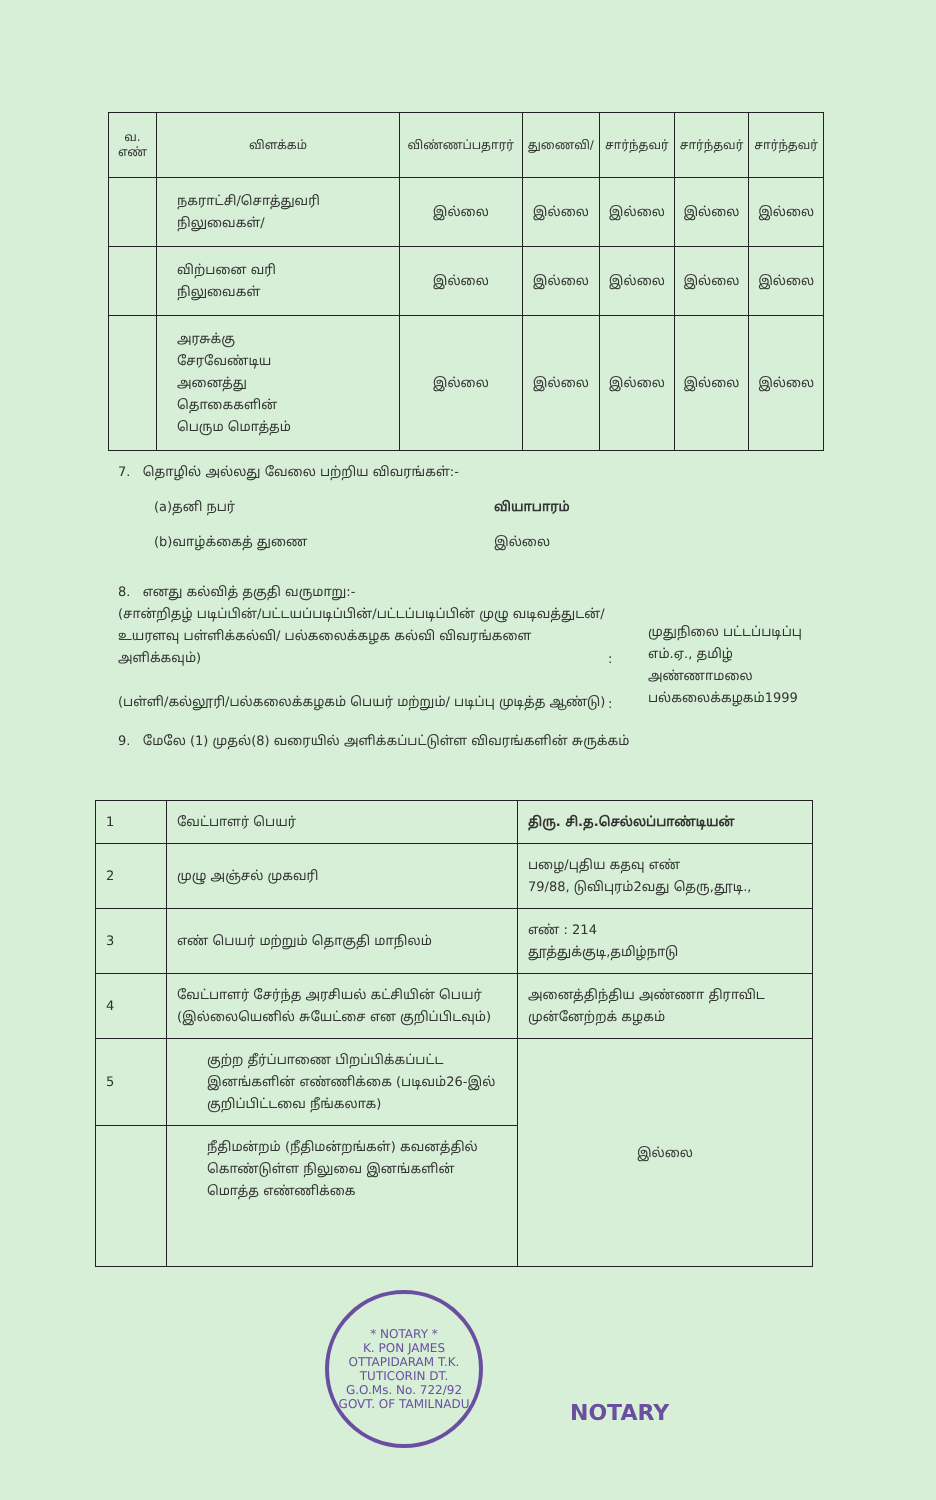| வ. எண் | விளக்கம் | விண்ணப்பதாரர் | துணைவி/ | சார்ந்தவர் | சார்ந்தவர் | சார்ந்தவர் |
| --- | --- | --- | --- | --- | --- | --- |
| | நகராட்சி/சொத்துவரி நிலுவைகள்/ | இல்லை | இல்லை | இல்லை | இல்லை | இல்லை |
| | விற்பனை வரி நிலுவைகள் | இல்லை | இல்லை | இல்லை | இல்லை | இல்லை |
| | அரசுக்கு சேரவேண்டிய அனைத்து தொகைகளின் பெரும மொத்தம் | இல்லை | இல்லை | இல்லை | இல்லை | இல்லை |
7. தொழில் அல்லது வேலை பற்றிய விவரங்கள்:-
(a)தனி நபர் வியாபாரம்
(b)வாழ்க்கைத் துணை இல்லை
8. எனது கல்வித் தகுதி வருமாறு:-
(சான்றிதழ் படிப்பின்/பட்டயப்படிப்பின்/பட்டப்படிப்பின் முழு வடிவத்துடன்/ உயரளவு பள்ளிக்கல்வி/ பல்கலைக்கழக கல்வி விவரங்களை அளிக்கவும்)
(பள்ளி/கல்லூரி/பல்கலைக்கழகம் பெயர் மற்றும்/ படிப்பு முடித்த ஆண்டு)
:
:
முதுநிலை பட்டப்படிப்பு
எம்.ஏ., தமிழ்
அண்ணாமலை
பல்கலைக்கழகம்1999
9. மேலே (1) முதல்(8) வரையில் அளிக்கப்பட்டுள்ள விவரங்களின் சுருக்கம்
| 1 | வேட்பாளர் பெயர் | திரு. சி.த.செல்லப்பாண்டியன் |
| 2 | முழு அஞ்சல் முகவரி | பழை/புதிய கதவு எண் 79/88, டுவிபுரம்2வது தெரு,தூடி., |
| 3 | எண் பெயர் மற்றும் தொகுதி மாநிலம் | எண் : 214 தூத்துக்குடி,தமிழ்நாடு |
| 4 | வேட்பாளர் சேர்ந்த அரசியல் கட்சியின் பெயர் (இல்லையெனில் சுயேட்சை என குறிப்பிடவும்) | அனைத்திந்திய அண்ணா திராவிட முன்னேற்றக் கழகம் |
| 5 | குற்ற தீர்ப்பாணை பிறப்பிக்கப்பட்ட இனங்களின் எண்ணிக்கை (படிவம்26-இல் குறிப்பிட்டவை நீங்கலாக) | இல்லை |
| | நீதிமன்றம் (நீதிமன்றங்கள்) கவனத்தில் கொண்டுள்ள நிலுவை இனங்களின் மொத்த எண்ணிக்கை | |
* NOTARY *
K. PON JAMES
OTTAPIDARAM T.K.
TUTICORIN DT.
G.O.Ms. No. 722/92
GOVT. OF TAMILNADU
NOTARY